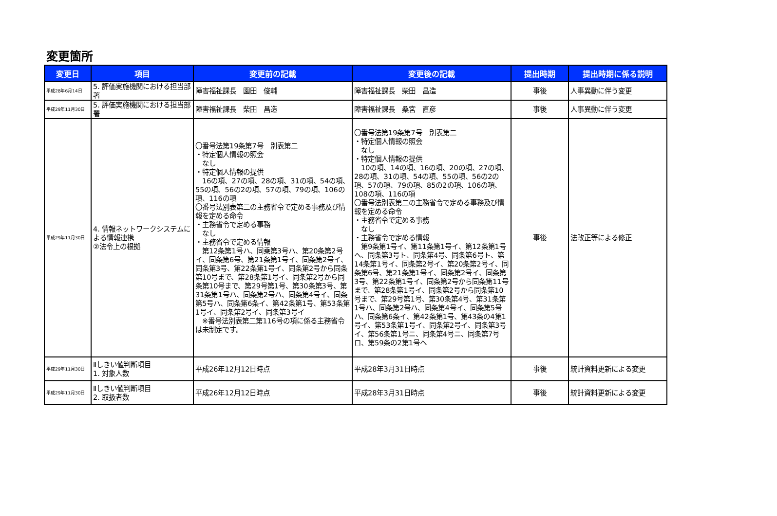変更箇所
| 変更日 | 項目 | 変更前の記載 | 変更後の記載 | 提出時期 | 提出時期に係る説明 |
| --- | --- | --- | --- | --- | --- |
| 平成28年6月14日 | 5. 評価実施機関における担当部署 | 障害福祉課長 園田 俊輔 | 障害福祉課長 柴田 昌造 | 事後 | 人事異動に伴う変更 |
| 平成29年11月30日 | 5. 評価実施機関における担当部署 | 障害福祉課長 柴田 昌造 | 障害福祉課長 桑宮 直彦 | 事後 | 人事異動に伴う変更 |
| 平成29年11月30日 | 4. 情報ネットワークシステムによる情報連携 ②法令上の根拠 | 〇番号法第19条第7号 別表第二 ・特定個人情報の照会 なし ・特定個人情報の提供 16の項、27の項、28の項、31の項、54の項、55の項、56の2の項、57の項、79の項、106の項、116の項 〇番号法別表第二の主務省令で定める事務及び情報を定める命令 ・主務省令で定める事務 なし ・主務省令で定める情報 第12条第1号ハ、同乗第3号ハ、第20条第2号イ、同条第6号、第21条第1号イ、同条第2号イ、同条第3号、第22条第1号イ、同条第2号から同条第10号まで、第28条第1号イ、同条第2号から同条第10号まで、第29号第1号、第30条第3号、第31条第1号ハ、同条第2号ハ、同条第4号イ、同条第5号ハ、同条第6条イ、第42条第1号、第53条第1号イ、同条第2号イ、同条第3号イ ※番号法別表第二第116号の項に係る主務省令は未制定です。 | 〇番号法第19条第7号 別表第二 ・特定個人情報の照会 なし ・特定個人情報の提供 10の項、14の項、16の項、20の項、27の項、28の項、31の項、54の項、55の項、56の2の項、57の項、79の項、85の2の項、106の項、108の項、116の項 〇番号法別表第二の主務省令で定める事務及び情報を定める命令 ・主務省令で定める事務 なし ・主務省令で定める情報 第9条第1号イ、第11条第1号イ、第12条第1号ヘ、同条第3号ト、同条第4号、同条第6号ト、第14条第1号イ、同条第2号イ、第20条第2号イ、同条第6号、第21条第1号イ、同条第2号イ、同条第3号、第22条第1号イ、同条第2号から同条第11号まで、第28条第1号イ、同条第2号から同条第10号まで、第29号第1号、第30条第4号、第31条第1号ハ、同条第2号ハ、同条第4号イ、同条第5号ハ、同条第6条イ、第42条第1号、第43条の4第1号イ、第53条第1号イ、同条第2号イ、同条第3号イ、第56条第1号ニ、同条第4号ニ、同条第7号ロ、第59条の2第1号ヘ | 事後 | 法改正等による修正 |
| 平成29年11月30日 | Ⅱしきい値判断項目 1. 対象人数 | 平成26年12月12日時点 | 平成28年3月31日時点 | 事後 | 統計資料更新による変更 |
| 平成29年11月30日 | Ⅱしきい値判断項目 2. 取扱者数 | 平成26年12月12日時点 | 平成28年3月31日時点 | 事後 | 統計資料更新による変更 |